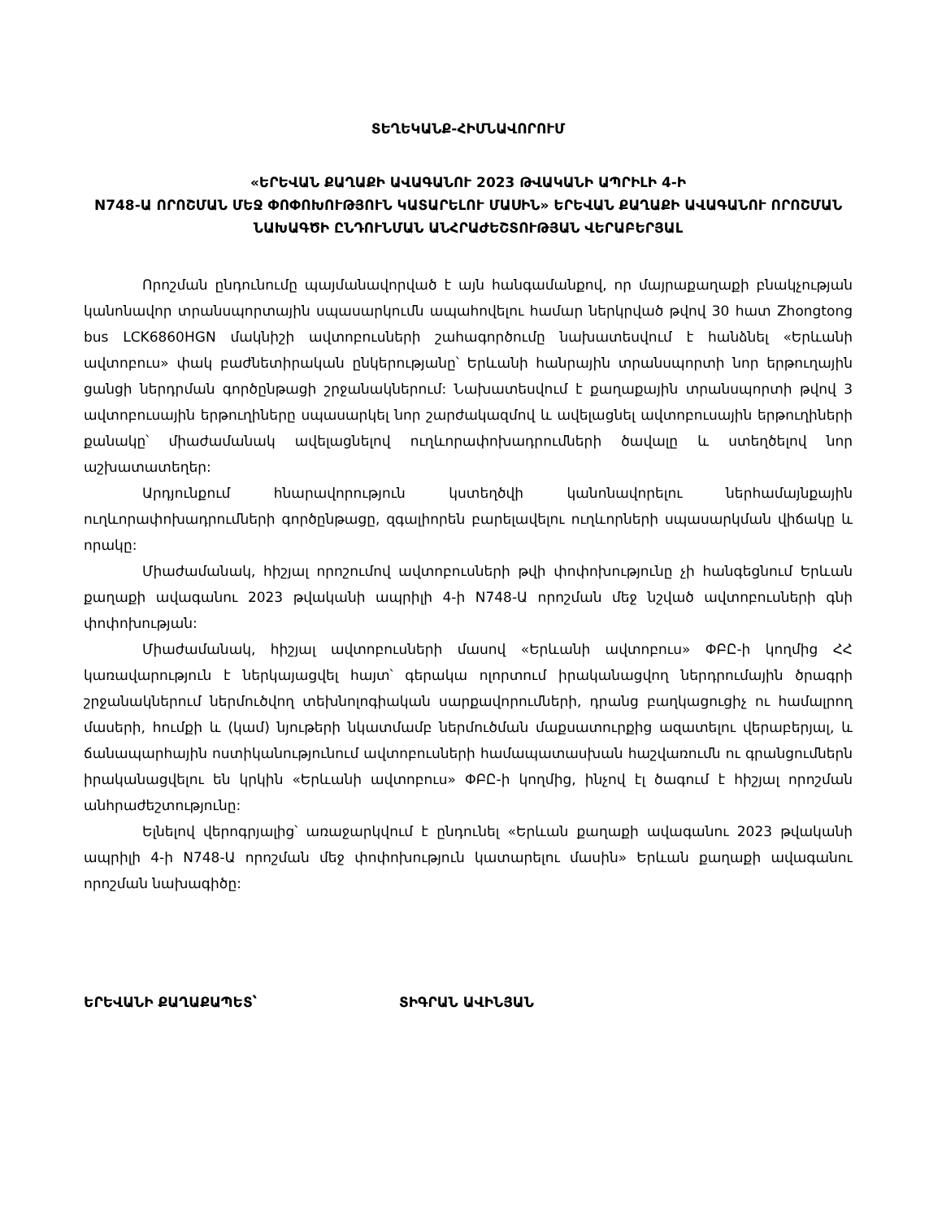ՏԵՂԵԿԱՆՔ-ՀԻՄՆԱՎՈՐՈՒՄ
«ԵՐԵՎԱՆ ՔԱՂԱՔԻ ԱՎԱԳԱՆՈՒ 2023 ԹՎԱԿԱՆԻ ԱՊՐԻԼԻ 4-Ի
N748-Ա ՈՐՈՇՄԱՆ ՄԵՋ ՓՈՓՈԽՈՒԹՅՈՒՆ ԿԱՏԱՐԵԼՈՒ ՄԱՍԻՆ» ԵՐԵՎԱՆ ՔԱՂԱՔԻ ԱՎԱԳԱՆՈՒ ՈՐՈՇՄԱՆ ՆԱԽԱԳԾԻ ԸՆԴՈՒՆՄԱՆ ԱՆՀՐԱԺԵՇՏՈՒԹՅԱՆ ՎԵՐԱԲԵՐՅԱԼ
Որոշման ընդունումը պայմանավորված է այն հանգամանքով, որ մայրաքաղաքի բնակչության կանոնավոր տրանսպորտային սպասարկումն ապահովելու համար ներկրված թվով 30 հատ Zhongtong bus LCK6860HGN մակնիշի ավտոբուսների շահագործումը նախատեսվում է հանձնել «Երևանի ավտոբուս» փակ բաժնետիրական ընկերությանը՝ Երևանի հանրային տրանսպորտի նոր երթուղային ցանցի ներդրման գործընթացի շրջանակներում: Նախատեսվում է քաղաքային տրանսպորտի թվով 3 ավտոբուսային երթուղիները սպասարկել նոր շարժակազմով և ավելացնել ավտոբուսային երթուղիների քանակը՝ միաժամանակ ավելացնելով ուղևորափոխադրումների ծավալը և ստեղծելով նոր աշխատատեղեր:
Արդյունքում հնարավորություն կստեղծվի կանոնավորելու ներհամայնքային ուղևորափոխադրումների գործընթացը, զգալիորեն բարելավելու ուղևորների սպասարկման վիճակը և որակը:
Միաժամանակ, հիշյալ որոշումով ավտոբուսների թվի փոփոխությունը չի հանգեցնում Երևան քաղաքի ավագանու 2023 թվականի ապրիլի 4-ի N748-Ա որոշման մեջ նշված ավտոբուսների գնի փոփոխության:
Միաժամանակ, հիշյալ ավտոբուսների մասով «Երևանի ավտոբուս» ՓԲԸ-ի կողմից ՀՀ կառավարություն է ներկայացվել հայտ՝ գերակա ոլորտում իրականացվող ներդրումային ծրագրի շրջանակներում ներմուծվող տեխնոլոգիական սարքավորումների, դրանց բաղկացուցիչ ու համալրող մասերի, հումքի և (կամ) նյութերի նկատմամբ ներմուծման մաքսատուրքից ազատելու վերաբերյալ, և ճանապարհային ոստիկանությունում ավտոբուսների համապատասխան հաշվառումն ու գրանցումներն իրականացվելու են կրկին «Երևանի ավտոբուս» ՓԲԸ-ի կողմից, ինչով էլ ծագում է հիշյալ որոշման անհրաժեշտությունը:
Ելնելով վերոգրյալից՝ առաջարկվում է ընդունել «Երևան քաղաքի ավագանու 2023 թվականի ապրիլի 4-ի N748-Ա որոշման մեջ փոփոխություն կատարելու մասին» Երևան քաղաքի ավագանու որոշման նախագիծը:
ԵՐԵՎԱՆԻ ՔԱՂԱՔԱՊԵՏ՝ ՏԻԳՐԱՆ ԱՎԻՆՅԱՆ